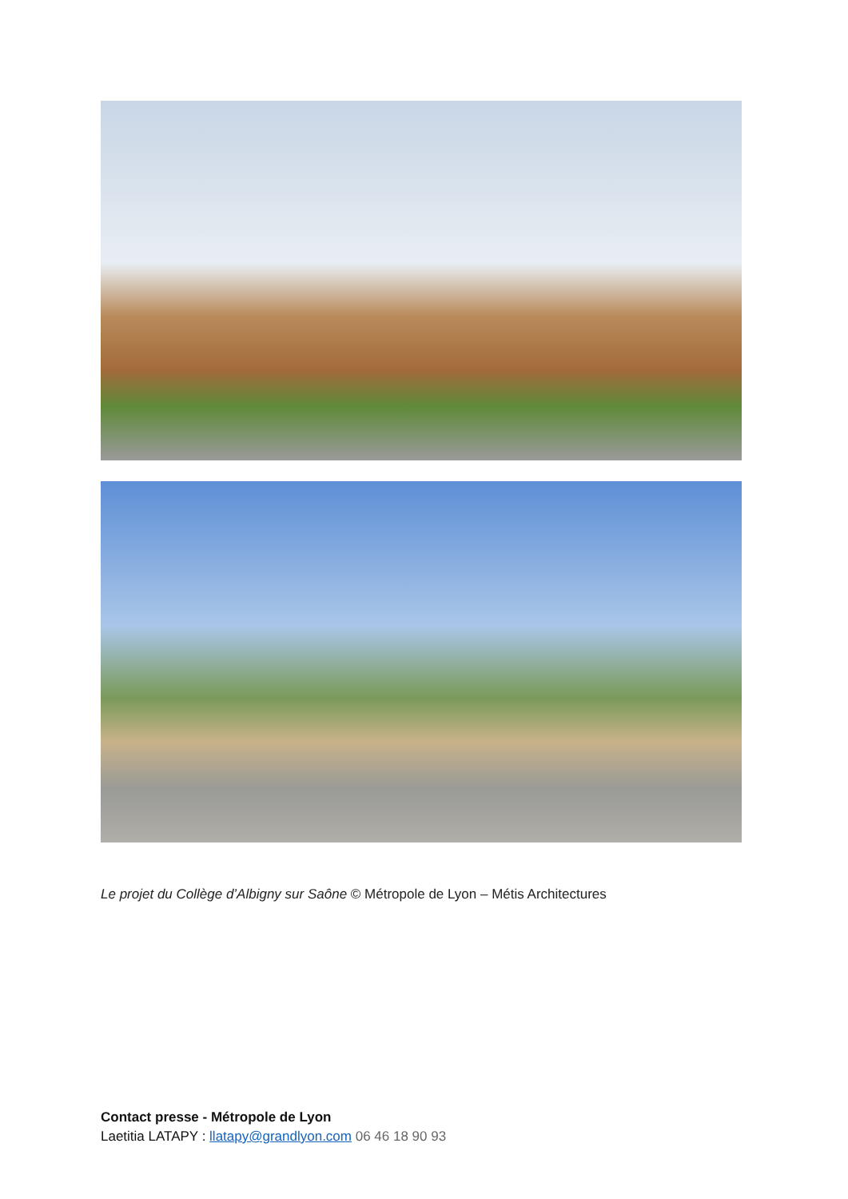Le projet du Collège d’Albigny sur Saône © Métropole de Lyon – Métis Architectures
Contact presse - Métropole de Lyon
Laetitia LATAPY : llatapy@grandlyon.com 06 46 18 90 93